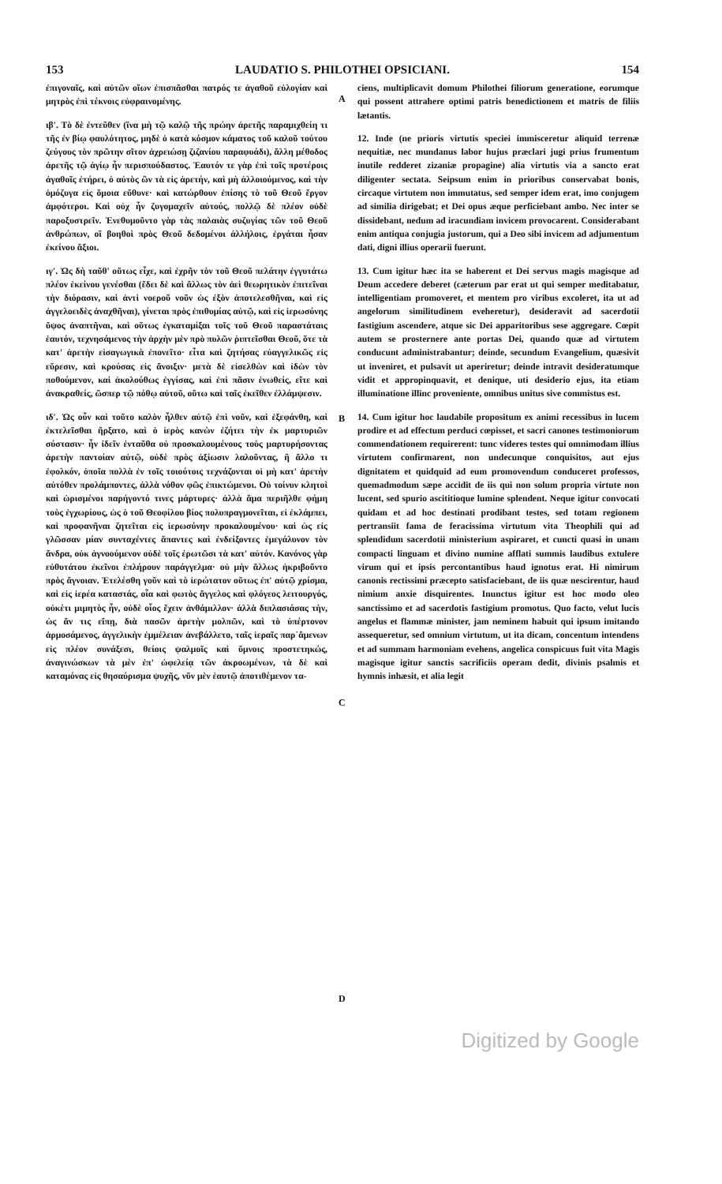153 LAUDATIO S. PHILOTHEI OPSICIANI. 154
ἐπιγοναῖς, καὶ αὐτῶν οἴων ἐπισπᾶσθαι πατρός τε ἀγαθοῦ εὐλογίαν καὶ μητρὸς ἐπὶ τέκνοις εὐφραινομένης.
ιβʹ. Τὸ δὲ ἐντεῦθεν (ἵνα μὴ τῷ καλῷ τῆς πρώην ἀρετῆς παραμιχθείη τι τῆς ἐν βίῳ φαυλότητος, μηδὲ ὁ κατὰ κόσμον κάματος τοῦ καλοῦ τούτου ζεύγους τὸν πρῶτην σῖτον ἀχρειώσῃ ζιζανίου παραφυάδι), ἄλλη μέθοδος ἀρετῆς τῷ ἁγίῳ ἦν περισπούδαστος. Ἑαυτόν τε γὰρ ἐπὶ τοῖς προτέροις ἀγαθοῖς ἐτήρει, ὁ αὐτὸς ὢν τὰ εἰς ἀρετήν, καὶ μὴ ἀλλοιούμενος, καὶ τὴν ὁμόζυγα εἰς ὅμοια εὔθυνε· καὶ κατώρθουν ἐπίσης τὸ τοῦ Θεοῦ ἔργον ἀμφότεροι. Καὶ οὐχ ἦν ζυγομαχεῖν αὐτούς, πολλῷ δὲ πλέον οὐδὲ παροξυστρεῖν. Ἐνεθυμοῦντο γὰρ τὰς παλαιὰς συζυγίας τῶν τοῦ Θεοῦ ἀνθρώπων, οἳ βοηθοὶ πρὸς Θεοῦ δεδομένοι ἀλλήλοις, ἐργάται ἦσαν ἐκείνου ἄξιοι.
ιγʹ. Ὡς δὴ ταῦθ' οὕτως εἶχε, καὶ ἐχρῆν τὸν τοῦ Θεοῦ πελάτην ἐγγυτάτω πλέον ἐκείνου γενέσθαι (ἔδει δὲ καὶ ἄλλως τὸν ἀεὶ θεωρητικὸν ἐπιτεῖναι τὴν διόρασιν, καὶ ἀντὶ νοεροῦ νοῦν ὡς ἐξὸν ἀποτελεσθῆναι, καὶ εἰς ἀγγελοειδὲς ἀναχθῆναι), γίνεται πρὸς ἐπιθυμίας αὐτῷ, καὶ εἰς ἱερωσύνης ὕψος ἀναπτῆναι, καὶ οὕτως ἐγκαταμίξαι τοῖς τοῦ Θεοῦ παραστάταις ἑαυτόν, τεχνησάμενος τὴν ἀρχὴν μὲν πρὸ πυλῶν ῥιπτεῖσθαι Θεοῦ, ὅτε τὰ κατ' ἀρετὴν εἰσαγωγικὰ ἐπονεῖτο· εἶτα καὶ ζητήσας εὐαγγελικῶς εἰς εὕρεσιν, καὶ κρούσας εἰς ἄνοιξιν· μετὰ δὲ εἰσελθὼν καὶ ἰδὼν τὸν ποθούμενον, καὶ ἀκολούθως ἐγγίσας, καὶ ἐπὶ πᾶσιν ἑνωθείς, εἴτε καὶ ἀνακραθείς, ὥσπερ τῷ πόθῳ αὐτοῦ, οὕτω καὶ ταῖς ἐκεῖθεν ἐλλάμψεσιν.
ιδʹ. Ὡς οὖν καὶ τοῦτο καλὸν ἦλθεν αὐτῷ ἐπὶ νοῦν, καὶ ἐξεφάνθη, καὶ ἐκτελεῖσθαι ἤρξατο, καὶ ὁ ἱερὸς κανὼν ἐζήτει τὴν ἐκ μαρτυριῶν σύστασιν· ἦν ἰδεῖν ἐνταῦθα οὐ προσκαλουμένους τοὺς μαρτυρήσοντας ἀρετὴν παντοίαν αὐτῷ, οὐδὲ πρὸς ἀξίωσιν λαλοῦντας, ἢ ἄλλο τι ἐφολκόν, ὁποῖα πολλὰ ἐν τοῖς τοιούτοις τεχνάζονται οἱ μὴ κατ' ἀρετὴν αὐτόθεν προλάμποντες, ἀλλὰ νόθον φῶς ἐπικτώμενοι. Οὐ τοίνυν κλητοὶ καὶ ὡρισμένοι παρήγοντό τινες μάρτυρες· ἀλλὰ ἅμα περιῆλθε φήμη τοὺς ἐγχωρίους, ὡς ὁ τοῦ Θεοφίλου βίος πολυπραγμονεῖται, εἰ ἐκλάμπει, καὶ προφανῆναι ζητεῖται εἰς ἱερωσύνην προκαλουμένου· καὶ ὡς εἰς γλῶσσαν μίαν συνταχέντες ἅπαντες καὶ ἐνδείξοντες ἐμεγάλυνον τὸν ἄνδρα, οὐκ ἀγνοούμενον οὐδὲ τοῖς ἐρωτῶσι τὰ κατ' αὐτόν. Κανόνος γὰρ εὐθυτάτου ἐκεῖνοι ἐπλήρουν παράγγελμα· οὐ μὴν ἄλλως ἠκριβοῦντο πρὸς ἄγνοιαν. Ἐτελέσθη γοῦν καὶ τὸ ἱερώτατον οὕτως ἐπ' αὐτῷ χρίσμα, καὶ εἰς ἱερέα καταστάς, οἷα καὶ φωτὸς ἄγγελος καὶ φλόγεος λειτουργός, οὐκέτι μιμητὸς ἦν, οὐδὲ οἷος ἔχειν ἀνθάμιλλον· ἀλλὰ διπλασιάσας τὴν, ὡς ἄν τις εἴπῃ, διὰ πασῶν ἀρετὴν μολπῶν, καὶ τὸ ὑπέρτονον ἁρμοσάμενος, ἀγγελικὴν ἐμμέλειαν ἀνεβάλλετο, ταῖς ἱεραῖς παρ᾽ἄμενων εἰς πλέον συνάξεσι, θείοις ψαλμοῖς καὶ ὕμνοις προστετηκώς, ἀναγινώσκων τὰ μὲν ἐπ' ὠφελείᾳ τῶν ἀκροωμένων, τὰ δὲ καὶ καταμόνας εἰς θησαύρισμα ψυχῆς, νῦν μὲν ἑαυτῷ ἀποτιθέμενον τα-
A
B
C
D
ciens, multiplicavit domum Philothei filiorum generatione, eorumque qui possent attrahere optimi patris benedictionem et matris de filiis lætantis.
12. Inde (ne prioris virtutis speciei immisceretur aliquid terrenæ nequitiæ, nec mundanus labor hujus præclari jugi prius frumentum inutile redderet zizaniæ propagine) alia virtutis via a sancto erat diligenter sectata. Seipsum enim in prioribus conservabat bonis, circaque virtutem non immutatus, sed semper idem erat, imo conjugem ad similia dirigebat; et Dei opus æque perficiebant ambo. Nec inter se dissidebant, nedum ad iracundiam invicem provocarent. Considerabant enim antiqua conjugia justorum, qui a Deo sibi invicem ad adjumentum dati, digni illius operarii fuerunt.
13. Cum igitur hæc ita se haberent et Dei servus magis magisque ad Deum accedere deberet (cæterum par erat ut qui semper meditabatur, intelligentiam promoveret, et mentem pro viribus excoleret, ita ut ad angelorum similitudinem eveheretur), desideravit ad sacerdotii fastigium ascendere, atque sic Dei apparitoribus sese aggregare. Cœpit autem se prosternere ante portas Dei, quando quæ ad virtutem conducunt administrabantur; deinde, secundum Evangelium, quæsivit ut inveniret, et pulsavit ut aperiretur; deinde intravit desideratumque vidit et appropinquavit, et denique, uti desiderio ejus, ita etiam illuminatione illinc proveniente, omnibus unitus sive commistus est.
14. Cum igitur hoc laudabile propositum ex animi recessibus in lucem prodire et ad effectum perduci cœpisset, et sacri canones testimoniorum commendationem requirerent: tunc videres testes qui omnimodam illius virtutem confirmarent, non undecunque conquisitos, aut ejus dignitatem et quidquid ad eum promovendum conduceret professos, quemadmodum sæpe accidit de iis qui non solum propria virtute non lucent, sed spurio ascititioque lumine splendent. Neque igitur convocati quidam et ad hoc destinati prodibant testes, sed totam regionem pertransiit fama de feracissima virtutum vita Theophili qui ad splendidum sacerdotii ministerium aspiraret, et cuncti quasi in unam compacti linguam et divino numine afflati summis laudibus extulere virum qui et ipsis percontantibus haud ignotus erat. Hi nimirum canonis rectissimi præcepto satisfaciebant, de iis quæ nescirentur, haud nimium anxie disquirentes. Inunctus igitur est hoc modo oleo sanctissimo et ad sacerdotis fastigium promotus. Quo facto, velut lucis angelus et flammæ minister, jam neminem habuit qui ipsum imitando assequeretur, sed omnium virtutum, ut ita dicam, concentum intendens et ad summam harmoniam evehens, angelica conspicuus fuit vita Magis magisque igitur sanctis sacrificiis operam dedit, divinis psalmis et hymnis inhæsit, et alia legit
Digitized by Google